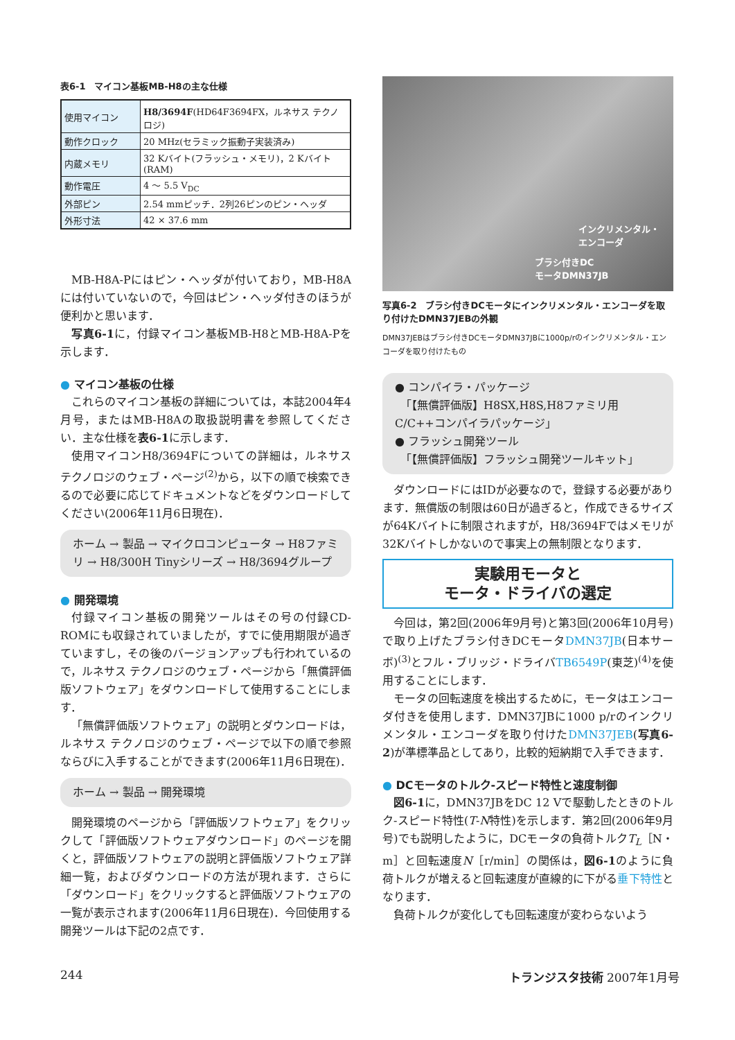表6-1　マイコン基板MB-H8の主な仕様
| 使用マイコン | H8/3694F (HD64F3694FX，ルネサス テクノロジ) |
| 動作クロック | 20 MHz(セラミック振動子実装済み) |
| 内蔵メモリ | 32 Kバイト(フラッシュ・メモリ)，2 Kバイト(RAM) |
| 動作電圧 | 4 ～ 5.5 V<sub>DC</sub> |
| 外部ピン | 2.54 mmピッチ．2列26ピンのピン・ヘッダ |
| 外形寸法 | 42 × 37.6 mm |
MB-H8A-Pにはピン・ヘッダが付いており，MB-H8Aには付いていないので，今回はピン・ヘッダ付きのほうが便利かと思います．
写真6-1に，付録マイコン基板MB-H8とMB-H8A-Pを示します．
● マイコン基板の仕様
これらのマイコン基板の詳細については，本誌2004年4月号，またはMB-H8Aの取扱説明書を参照してください．主な仕様を表6-1に示します．
使用マイコンH8/3694Fについての詳細は，ルネサス テクノロジのウェブ・ページ<sup>(2)</sup>から，以下の順で検索できるので必要に応じてドキュメントなどをダウンロードしてください(2006年11月6日現在)．
ホーム → 製品 → マイクロコンピュータ → H8ファミリ → H8/300H Tinyシリーズ → H8/3694グループ
● 開発環境
付録マイコン基板の開発ツールはその号の付録CD-ROMにも収録されていましたが，すでに使用期限が過ぎていますし，その後のバージョンアップも行われているので，ルネサス テクノロジのウェブ・ページから「無償評価版ソフトウェア」をダウンロードして使用することにします．
「無償評価版ソフトウェア」の説明とダウンロードは，ルネサス テクノロジのウェブ・ページで以下の順で参照ならびに入手することができます(2006年11月6日現在)．
ホーム → 製品 → 開発環境
開発環境のページから「評価版ソフトウェア」をクリックして「評価版ソフトウェアダウンロード」のページを開くと，評価版ソフトウェアの説明と評価版ソフトウェア詳細一覧，およびダウンロードの方法が現れます．さらに「ダウンロード」をクリックすると評価版ソフトウェアの一覧が表示されます(2006年11月6日現在)．今回使用する開発ツールは下記の2点です．
インクリメンタル・
エンコーダ
ブラシ付きDC
モータDMN37JB
写真6-2　ブラシ付きDCモータにインクリメンタル・エンコーダを取り付けたDMN37JEBの外観
DMN37JEBはブラシ付きDCモータDMN37JBに1000p/rのインクリメンタル・エンコーダを取り付けたもの
● コンパイラ・パッケージ
　「【無償評価版】H8SX,H8S,H8ファミリ用C/C++コンパイラパッケージ」
● フラッシュ開発ツール
　「【無償評価版】フラッシュ開発ツールキット」
ダウンロードにはIDが必要なので，登録する必要があります．無償版の制限は60日が過ぎると，作成できるサイズが64Kバイトに制限されますが，H8/3694Fではメモリが32Kバイトしかないので事実上の無制限となります．
実験用モータと
モータ・ドライバの選定
今回は，第2回(2006年9月号)と第3回(2006年10月号)で取り上げたブラシ付きDCモータDMN37JB(日本サーボ)<sup>(3)</sup>とフル・ブリッジ・ドライバTB6549P(東芝)<sup>(4)</sup>を使用することにします．
モータの回転速度を検出するために，モータはエンコーダ付きを使用します．DMN37JBに1000 p/rのインクリメンタル・エンコーダを取り付けたDMN37JEB(写真6-2)が準標準品としてあり，比較的短納期で入手できます．
● DCモータのトルク-スピード特性と速度制御
図6-1に，DMN37JBをDC 12 Vで駆動したときのトルク-スピード特性(T-N特性)を示します．第2回(2006年9月号)でも説明したように，DCモータの負荷トルクT<sub>L</sub>［N・m］と回転速度N［r/min］の関係は，図6-1のように負荷トルクが増えると回転速度が直線的に下がる垂下特性となります．
負荷トルクが変化しても回転速度が変わらないよう
244 トランジスタ技術 2007年1月号